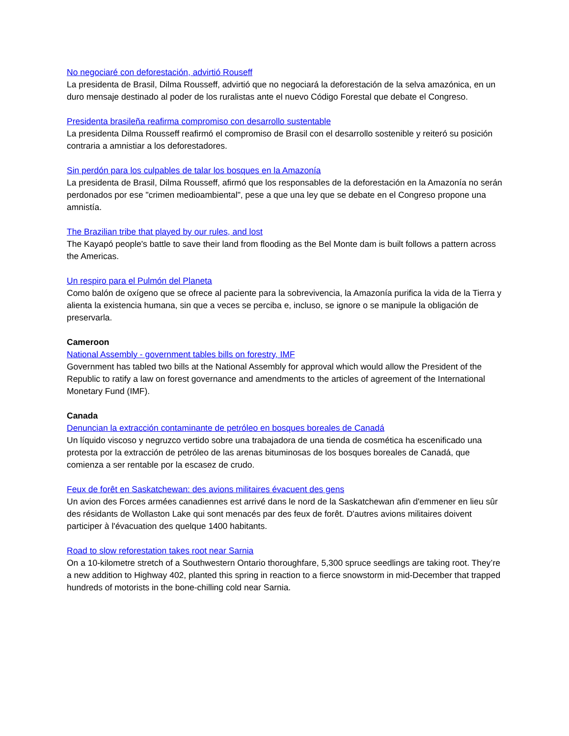No negociaré con deforestación, advirtió Rouseff
La presidenta de Brasil, Dilma Rousseff, advirtió que no negociará la deforestación de la selva amazónica, en un duro mensaje destinado al poder de los ruralistas ante el nuevo Código Forestal que debate el Congreso.
Presidenta brasileña reafirma compromiso con desarrollo sustentable
La presidenta Dilma Rousseff reafirmó el compromiso de Brasil con el desarrollo sostenible y reiteró su posición contraria a amnistiar a los deforestadores.
Sin perdón para los culpables de talar los bosques en la Amazonía
La presidenta de Brasil, Dilma Rousseff, afirmó que los responsables de la deforestación en la Amazonía no serán perdonados por ese "crimen medioambiental", pese a que una ley que se debate en el Congreso propone una amnistía.
The Brazilian tribe that played by our rules, and lost
The Kayapó people's battle to save their land from flooding as the Bel Monte dam is built follows a pattern across the Americas.
Un respiro para el Pulmón del Planeta
Como balón de oxígeno que se ofrece al paciente para la sobrevivencia, la Amazonía purifica la vida de la Tierra y alienta la existencia humana, sin que a veces se perciba e, incluso, se ignore o se manipule la obligación de preservarla.
Cameroon
National Assembly - government tables bills on forestry, IMF
Government has tabled two bills at the National Assembly for approval which would allow the President of the Republic to ratify a law on forest governance and amendments to the articles of agreement of the International Monetary Fund (IMF).
Canada
Denuncian la extracción contaminante de petróleo en bosques boreales de Canadá
Un líquido viscoso y negruzco vertido sobre una trabajadora de una tienda de cosmética ha escenificado una protesta por la extracción de petróleo de las arenas bituminosas de los bosques boreales de Canadá, que comienza a ser rentable por la escasez de crudo.
Feux de forêt en Saskatchewan: des avions militaires évacuent des gens
Un avion des Forces armées canadiennes est arrivé dans le nord de la Saskatchewan afin d'emmener en lieu sûr des résidants de Wollaston Lake qui sont menacés par des feux de forêt. D'autres avions militaires doivent participer à l'évacuation des quelque 1400 habitants.
Road to slow reforestation takes root near Sarnia
On a 10-kilometre stretch of a Southwestern Ontario thoroughfare, 5,300 spruce seedlings are taking root. They’re a new addition to Highway 402, planted this spring in reaction to a fierce snowstorm in mid-December that trapped hundreds of motorists in the bone-chilling cold near Sarnia.